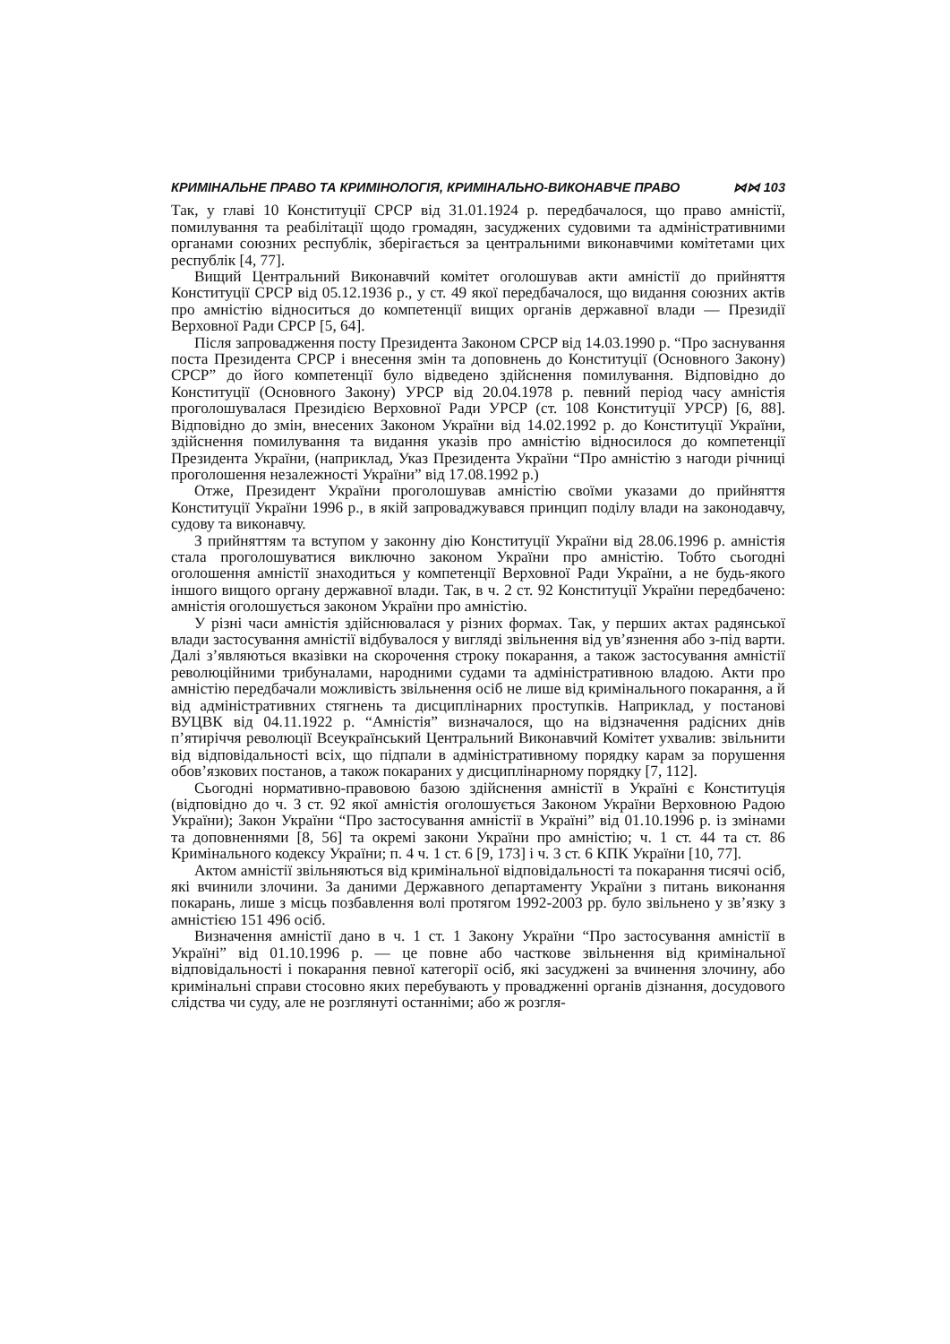КРИМІНАЛЬНЕ ПРАВО ТА КРИМІНОЛОГІЯ, КРИМІНАЛЬНО-ВИКОНАВЧЕ ПРАВО ⋈⋈ 103
Так, у главі 10 Конституції СРСР від 31.01.1924 р. передбачалося, що право амністії, помилування та реабілітації щодо громадян, засуджених судовими та адміністративними органами союзних республік, зберігається за центральними виконавчими комітетами цих республік [4, 77].
Вищий Центральний Виконавчий комітет оголошував акти амністії до прийняття Конституції СРСР від 05.12.1936 р., у ст. 49 якої передбачалося, що видання союзних актів про амністію відноситься до компетенції вищих органів державної влади — Президії Верховної Ради СРСР [5, 64].
Після запровадження посту Президента Законом СРСР від 14.03.1990 р. “Про заснування поста Президента СРСР і внесення змін та доповнень до Конституції (Основного Закону) СРСР” до його компетенції було відведено здійснення помилування. Відповідно до Конституції (Основного Закону) УРСР від 20.04.1978 р. певний період часу амністія проголошувалася Президією Верховної Ради УРСР (ст. 108 Конституції УРСР) [6, 88]. Відповідно до змін, внесених Законом України від 14.02.1992 р. до Конституції України, здійснення помилування та видання указів про амністію відносилося до компетенції Президента України, (наприклад, Указ Президента України “Про амністію з нагоди річниці проголошення незалежності України” від 17.08.1992 р.)
Отже, Президент України проголошував амністію своїми указами до прийняття Конституції України 1996 р., в якій запроваджувався принцип поділу влади на законодавчу, судову та виконавчу.
З прийняттям та вступом у законну дію Конституції України від 28.06.1996 р. амністія стала проголошуватися виключно законом України про амністію. Тобто сьогодні оголошення амністії знаходиться у компетенції Верховної Ради України, а не будь-якого іншого вищого органу державної влади. Так, в ч. 2 ст. 92 Конституції України передбачено: амністія оголошується законом України про амністію.
У різні часи амністія здійснювалася у різних формах. Так, у перших актах радянської влади застосування амністії відбувалося у вигляді звільнення від ув’язнення або з-під варти. Далі з’являються вказівки на скорочення строку покарання, а також застосування амністії революційними трибуналами, народними судами та адміністративною владою. Акти про амністію передбачали можливість звільнення осіб не лише від кримінального покарання, а й від адміністративних стягнень та дисциплінарних проступків. Наприклад, у постанові ВУЦВК від 04.11.1922 р. “Амністія” визначалося, що на відзначення радісних днів п’ятиріччя революції Всеукраїнський Центральний Виконавчий Комітет ухвалив: звільнити від відповідальності всіх, що підпали в адміністративному порядку карам за порушення обов’язкових постанов, а також покараних у дисциплінарному порядку [7, 112].
Сьогодні нормативно-правовою базою здійснення амністії в Україні є Конституція (відповідно до ч. 3 ст. 92 якої амністія оголошується Законом України Верховною Радою України); Закон України “Про застосування амністії в Україні” від 01.10.1996 р. із змінами та доповненнями [8, 56] та окремі закони України про амністію; ч. 1 ст. 44 та ст. 86 Кримінального кодексу України; п. 4 ч. 1 ст. 6 [9, 173] і ч. 3 ст. 6 КПК України [10, 77].
Актом амністії звільняються від кримінальної відповідальності та покарання тисячі осіб, які вчинили злочини. За даними Державного департаменту України з питань виконання покарань, лише з місць позбавлення волі протягом 1992-2003 рр. було звільнено у зв’язку з амністією 151 496 осіб.
Визначення амністії дано в ч. 1 ст. 1 Закону України “Про застосування амністії в Україні” від 01.10.1996 р. — це повне або часткове звільнення від кримінальної відповідальності і покарання певної категорії осіб, які засуджені за вчинення злочину, або кримінальні справи стосовно яких перебувають у провадженні органів дізнання, досудового слідства чи суду, але не розглянуті останніми; або ж розгля-